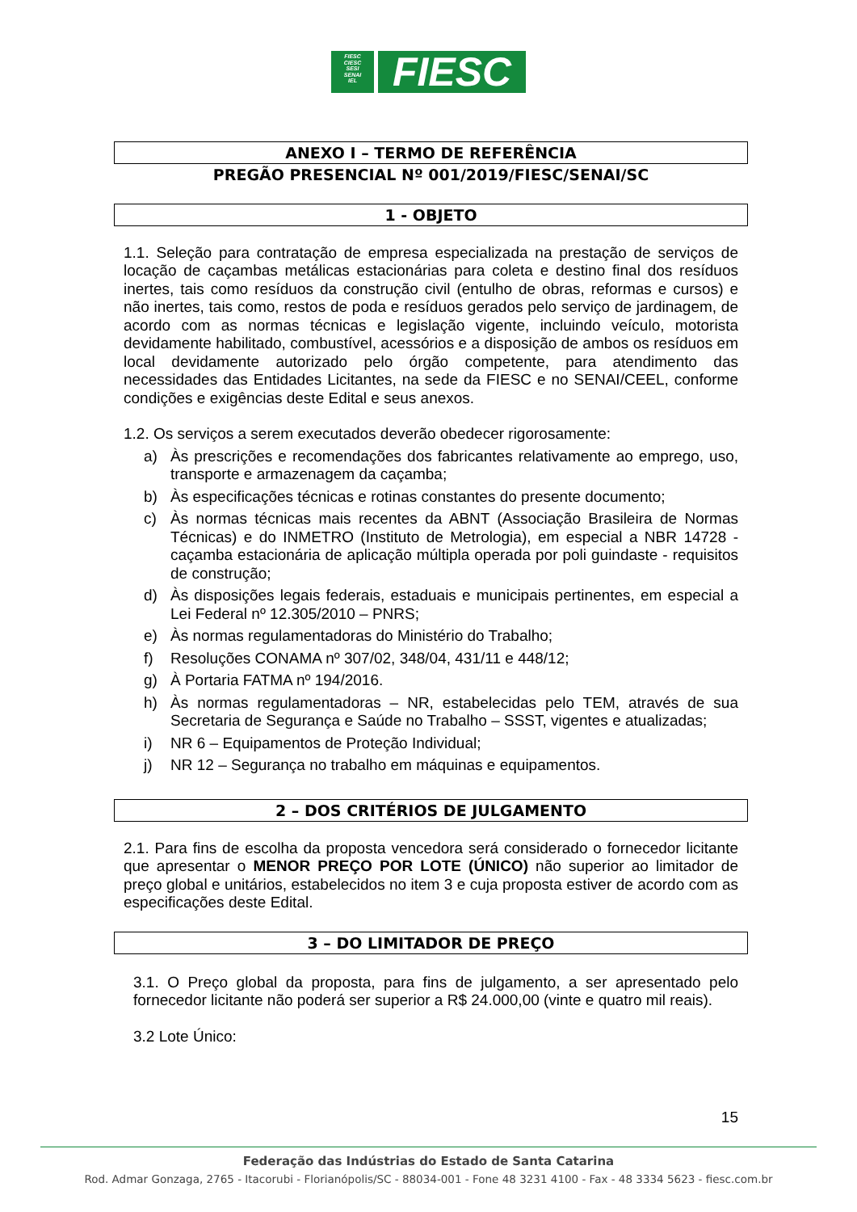FIESC
CIESC
SESI
SENAI
IEL
FIESC
ANEXO I – TERMO DE REFERÊNCIA
PREGÃO PRESENCIAL Nº 001/2019/FIESC/SENAI/SC
1 - OBJETO
1.1. Seleção para contratação de empresa especializada na prestação de serviços de locação de caçambas metálicas estacionárias para coleta e destino final dos resíduos inertes, tais como resíduos da construção civil (entulho de obras, reformas e cursos) e não inertes, tais como, restos de poda e resíduos gerados pelo serviço de jardinagem, de acordo com as normas técnicas e legislação vigente, incluindo veículo, motorista devidamente habilitado, combustível, acessórios e a disposição de ambos os resíduos em local devidamente autorizado pelo órgão competente, para atendimento das necessidades das Entidades Licitantes, na sede da FIESC e no SENAI/CEEL, conforme condições e exigências deste Edital e seus anexos.
1.2. Os serviços a serem executados deverão obedecer rigorosamente:
a) Às prescrições e recomendações dos fabricantes relativamente ao emprego, uso, transporte e armazenagem da caçamba;
b) Às especificações técnicas e rotinas constantes do presente documento;
c) Às normas técnicas mais recentes da ABNT (Associação Brasileira de Normas Técnicas) e do INMETRO (Instituto de Metrologia), em especial a NBR 14728 - caçamba estacionária de aplicação múltipla operada por poli guindaste - requisitos de construção;
d) Às disposições legais federais, estaduais e municipais pertinentes, em especial a Lei Federal nº 12.305/2010 – PNRS;
e) Às normas regulamentadoras do Ministério do Trabalho;
f) Resoluções CONAMA nº 307/02, 348/04, 431/11 e 448/12;
g) À Portaria FATMA nº 194/2016.
h) Às normas regulamentadoras – NR, estabelecidas pelo TEM, através de sua Secretaria de Segurança e Saúde no Trabalho – SSST, vigentes e atualizadas;
i) NR 6 – Equipamentos de Proteção Individual;
j) NR 12 – Segurança no trabalho em máquinas e equipamentos.
2 – DOS CRITÉRIOS DE JULGAMENTO
2.1. Para fins de escolha da proposta vencedora será considerado o fornecedor licitante que apresentar o MENOR PREÇO POR LOTE (ÚNICO) não superior ao limitador de preço global e unitários, estabelecidos no item 3 e cuja proposta estiver de acordo com as especificações deste Edital.
3 – DO LIMITADOR DE PREÇO
3.1. O Preço global da proposta, para fins de julgamento, a ser apresentado pelo fornecedor licitante não poderá ser superior a R$ 24.000,00 (vinte e quatro mil reais).
3.2 Lote Único:
15
Federação das Indústrias do Estado de Santa Catarina
Rod. Admar Gonzaga, 2765 - Itacorubi - Florianópolis/SC - 88034-001 - Fone 48 3231 4100 - Fax - 48 3334 5623 - fiesc.com.br